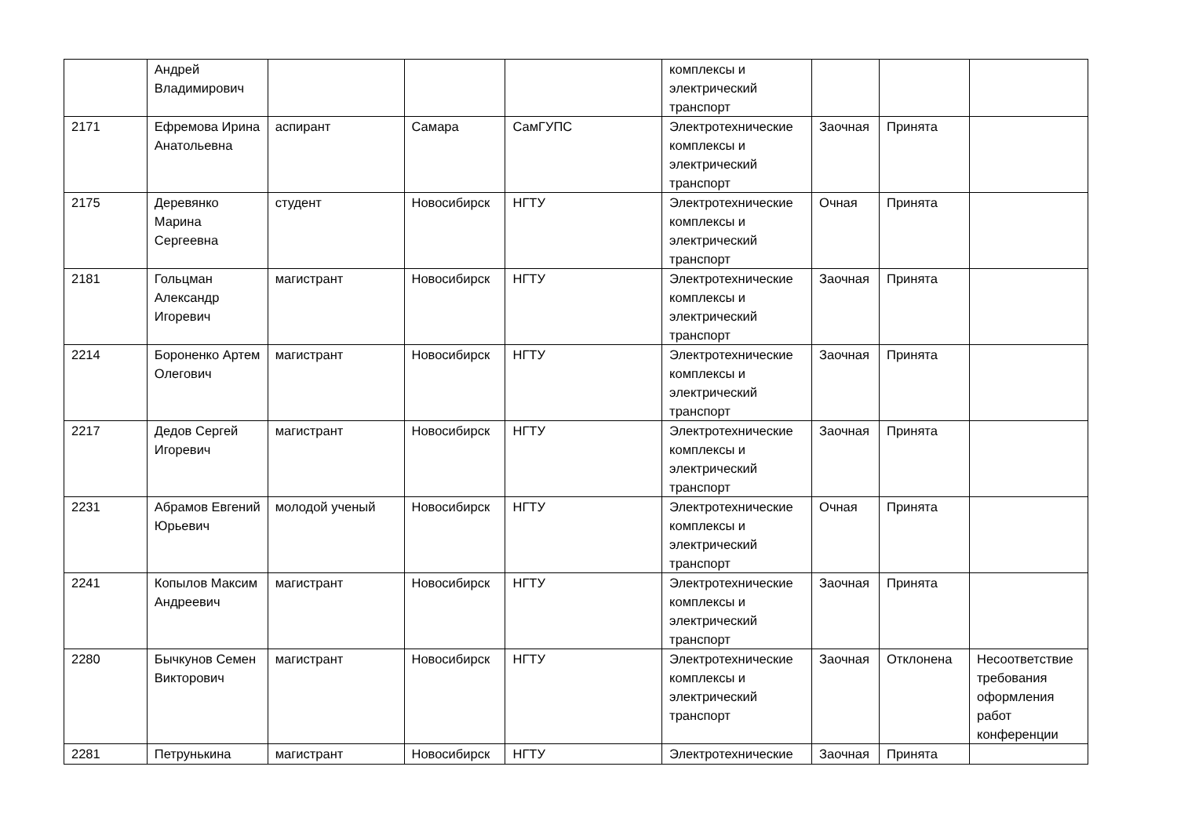| | Андрей Владимирович | | | | комплексы и электрический транспорт | | | |
| 2171 | Ефремова Ирина Анатольевна | аспирант | Самара | СамГУПС | Электротехнические комплексы и электрический транспорт | Заочная | Принята | |
| 2175 | Деревянко Марина Сергеевна | студент | Новосибирск | НГТУ | Электротехнические комплексы и электрический транспорт | Очная | Принята | |
| 2181 | Гольцман Александр Игоревич | магистрант | Новосибирск | НГТУ | Электротехнические комплексы и электрический транспорт | Заочная | Принята | |
| 2214 | Бороненко Артем Олегович | магистрант | Новосибирск | НГТУ | Электротехнические комплексы и электрический транспорт | Заочная | Принята | |
| 2217 | Дедов Сергей Игоревич | магистрант | Новосибирск | НГТУ | Электротехнические комплексы и электрический транспорт | Заочная | Принята | |
| 2231 | Абрамов Евгений Юрьевич | молодой ученый | Новосибирск | НГТУ | Электротехнические комплексы и электрический транспорт | Очная | Принята | |
| 2241 | Копылов Максим Андреевич | магистрант | Новосибирск | НГТУ | Электротехнические комплексы и электрический транспорт | Заочная | Принята | |
| 2280 | Бычкунов Семен Викторович | магистрант | Новосибирск | НГТУ | Электротехнические комплексы и электрический транспорт | Заочная | Отклонена | Несоответствие требования оформления работ конференции |
| 2281 | Петрунькина | магистрант | Новосибирск | НГТУ | Электротехнические | Заочная | Принята | |